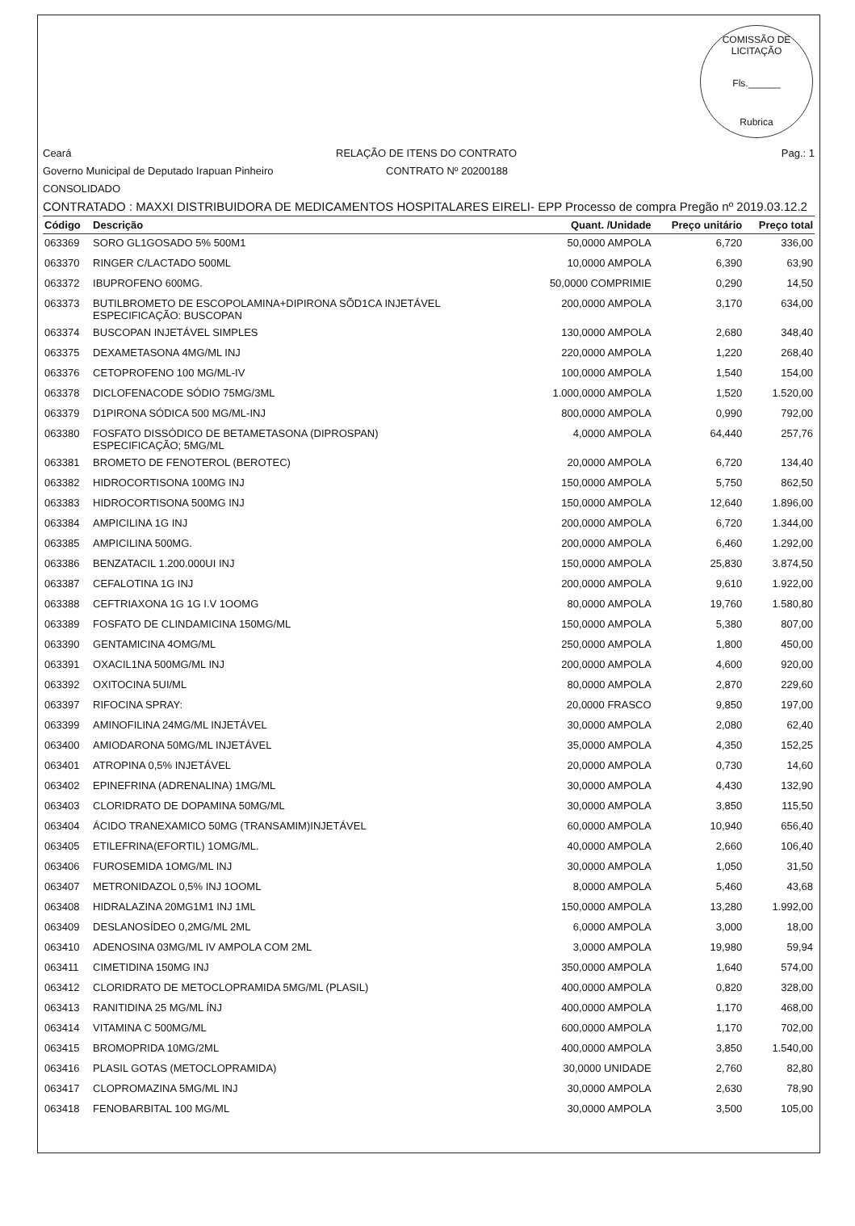COMISSÃO DE LICITAÇÃO
Fls.______
Rubrica
Ceará RELAÇÃO DE ITENS DO CONTRATO Pag.: 1
Governo Municipal de Deputado Irapuan Pinheiro CONTRATO Nº 20200188
CONSOLIDADO
CONTRATADO : MAXXI DISTRIBUIDORA DE MEDICAMENTOS HOSPITALARES EIRELI- EPP Processo de compra Pregão nº 2019.03.12.2
| Código | Descrição | Quant. /Unidade | Preço unitário | Preço total |
| --- | --- | --- | --- | --- |
| 063369 | SORO GL1GOSADO 5% 500M1 | 50,0000 AMPOLA | 6,720 | 336,00 |
| 063370 | RINGER C/LACTADO 500ML | 10,0000 AMPOLA | 6,390 | 63,90 |
| 063372 | IBUPROFENO 600MG. | 50,0000 COMPRIMIE | 0,290 | 14,50 |
| 063373 | BUTILBROMETO DE ESCOPOLAMINA+DIPIRONA SÕD1CA INJETÁVEL ESPECIFICAÇÃO: BUSCOPAN | 200,0000 AMPOLA | 3,170 | 634,00 |
| 063374 | BUSCOPAN INJETÁVEL SIMPLES | 130,0000 AMPOLA | 2,680 | 348,40 |
| 063375 | DEXAMETASONA 4MG/ML INJ | 220,0000 AMPOLA | 1,220 | 268,40 |
| 063376 | CETOPROFENO 100 MG/ML-IV | 100,0000 AMPOLA | 1,540 | 154,00 |
| 063378 | DICLOFENACODE SÓDIO 75MG/3ML | 1.000,0000 AMPOLA | 1,520 | 1.520,00 |
| 063379 | D1PIRONA SÓDICA 500 MG/ML-INJ | 800,0000 AMPOLA | 0,990 | 792,00 |
| 063380 | FOSFATO DISSÓDICO DE BETAMETASONA (DIPROSPAN) ESPECIFICAÇÃO; 5MG/ML | 4,0000 AMPOLA | 64,440 | 257,76 |
| 063381 | BROMETO DE FENOTEROL (BEROTEC) | 20,0000 AMPOLA | 6,720 | 134,40 |
| 063382 | HIDROCORTISONA 100MG INJ | 150,0000 AMPOLA | 5,750 | 862,50 |
| 063383 | HIDROCORTISONA 500MG INJ | 150,0000 AMPOLA | 12,640 | 1.896,00 |
| 063384 | AMPICILINA 1G INJ | 200,0000 AMPOLA | 6,720 | 1.344,00 |
| 063385 | AMPICILINA 500MG. | 200,0000 AMPOLA | 6,460 | 1.292,00 |
| 063386 | BENZATACIL 1.200.000UI INJ | 150,0000 AMPOLA | 25,830 | 3.874,50 |
| 063387 | CEFALOTINA 1G INJ | 200,0000 AMPOLA | 9,610 | 1.922,00 |
| 063388 | CEFTRIAXONA 1G 1G I.V 1OOMG | 80,0000 AMPOLA | 19,760 | 1.580,80 |
| 063389 | FOSFATO DE CLINDAMICINA 150MG/ML | 150,0000 AMPOLA | 5,380 | 807,00 |
| 063390 | GENTAMICINA 4OMG/ML | 250,0000 AMPOLA | 1,800 | 450,00 |
| 063391 | OXACIL1NA 500MG/ML INJ | 200,0000 AMPOLA | 4,600 | 920,00 |
| 063392 | OXITOCINA 5UI/ML | 80,0000 AMPOLA | 2,870 | 229,60 |
| 063397 | RIFOCINA SPRAY: | 20,0000 FRASCO | 9,850 | 197,00 |
| 063399 | AMINOFILINA 24MG/ML INJETÁVEL | 30,0000 AMPOLA | 2,080 | 62,40 |
| 063400 | AMIODARONA 50MG/ML INJETÁVEL | 35,0000 AMPOLA | 4,350 | 152,25 |
| 063401 | ATROPINA 0,5% INJETÁVEL | 20,0000 AMPOLA | 0,730 | 14,60 |
| 063402 | EPINEFRINA (ADRENALINA) 1MG/ML | 30,0000 AMPOLA | 4,430 | 132,90 |
| 063403 | CLORIDRATO DE DOPAMINA 50MG/ML | 30,0000 AMPOLA | 3,850 | 115,50 |
| 063404 | ÁCIDO TRANEXAMICO 50MG (TRANSAMIM)INJETÁVEL | 60,0000 AMPOLA | 10,940 | 656,40 |
| 063405 | ETILEFRINA(EFORTIL) 1OMG/ML. | 40,0000 AMPOLA | 2,660 | 106,40 |
| 063406 | FUROSEMIDA 1OMG/ML INJ | 30,0000 AMPOLA | 1,050 | 31,50 |
| 063407 | METRONIDAZOL 0,5% INJ 1OOML | 8,0000 AMPOLA | 5,460 | 43,68 |
| 063408 | HIDRALAZINA 20MG1M1 INJ 1ML | 150,0000 AMPOLA | 13,280 | 1.992,00 |
| 063409 | DESLANOSÍDEO 0,2MG/ML 2ML | 6,0000 AMPOLA | 3,000 | 18,00 |
| 063410 | ADENOSINA 03MG/ML IV AMPOLA COM 2ML | 3,0000 AMPOLA | 19,980 | 59,94 |
| 063411 | CIMETIDINA 150MG INJ | 350,0000 AMPOLA | 1,640 | 574,00 |
| 063412 | CLORIDRATO DE METOCLOPRAMIDA 5MG/ML (PLASIL) | 400,0000 AMPOLA | 0,820 | 328,00 |
| 063413 | RANITIDINA 25 MG/ML ÍNJ | 400,0000 AMPOLA | 1,170 | 468,00 |
| 063414 | VITAMINA C 500MG/ML | 600,0000 AMPOLA | 1,170 | 702,00 |
| 063415 | BROMOPRIDA 10MG/2ML | 400,0000 AMPOLA | 3,850 | 1.540,00 |
| 063416 | PLASIL GOTAS (METOCLOPRAMIDA) | 30,0000 UNIDADE | 2,760 | 82,80 |
| 063417 | CLOPROMAZINA 5MG/ML INJ | 30,0000 AMPOLA | 2,630 | 78,90 |
| 063418 | FENOBARBITAL 100 MG/ML | 30,0000 AMPOLA | 3,500 | 105,00 |